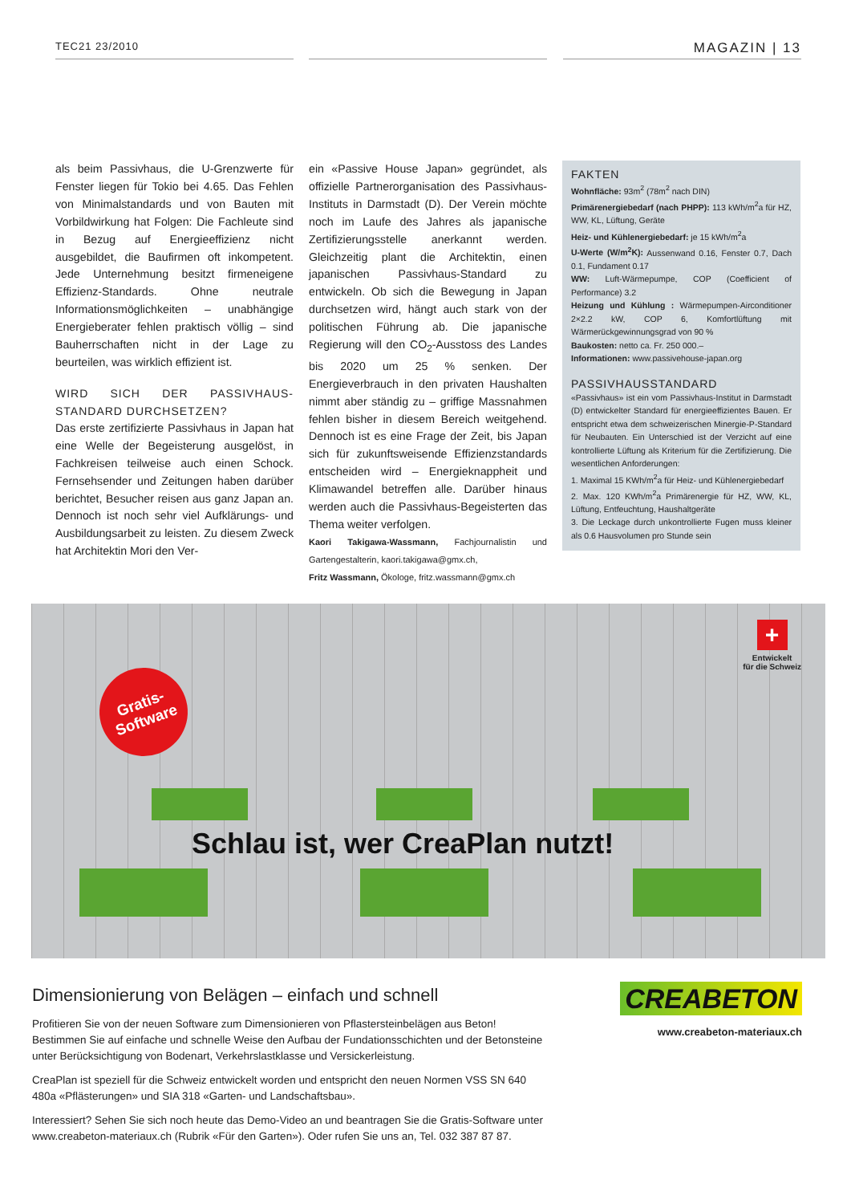TEC21 23/2010 MAGAZIN | 13
als beim Passivhaus, die U-Grenzwerte für Fenster liegen für Tokio bei 4.65. Das Fehlen von Minimalstandards und von Bauten mit Vorbildwirkung hat Folgen: Die Fachleute sind in Bezug auf Energieeffizienz nicht ausgebildet, die Baufirmen oft inkompetent. Jede Unternehmung besitzt firmeneigene Effizienz-Standards. Ohne neutrale Informationsmöglichkeiten – unabhängige Energieberater fehlen praktisch völlig – sind Bauherrschaften nicht in der Lage zu beurteilen, was wirklich effizient ist.
WIRD SICH DER PASSIVHAUS-STANDARD DURCHSETZEN?
Das erste zertifizierte Passivhaus in Japan hat eine Welle der Begeisterung ausgelöst, in Fachkreisen teilweise auch einen Schock. Fernsehsender und Zeitungen haben darüber berichtet, Besucher reisen aus ganz Japan an. Dennoch ist noch sehr viel Aufklärungs- und Ausbildungsarbeit zu leisten. Zu diesem Zweck hat Architektin Mori den Ver-
ein «Passive House Japan» gegründet, als offizielle Partnerorganisation des Passivhaus-Instituts in Darmstadt (D). Der Verein möchte noch im Laufe des Jahres als japanische Zertifizierungsstelle anerkannt werden. Gleichzeitig plant die Architektin, einen japanischen Passivhaus-Standard zu entwickeln. Ob sich die Bewegung in Japan durchsetzen wird, hängt auch stark von der politischen Führung ab. Die japanische Regierung will den CO<sub>2</sub>-Ausstoss des Landes bis 2020 um 25 % senken. Der Energieverbrauch in den privaten Haushalten nimmt aber ständig zu – griffige Massnahmen fehlen bisher in diesem Bereich weitgehend. Dennoch ist es eine Frage der Zeit, bis Japan sich für zukunftsweisende Effizienzstandards entscheiden wird – Energieknappheit und Klimawandel betreffen alle. Darüber hinaus werden auch die Passivhaus-Begeisterten das Thema weiter verfolgen.
Kaori Takigawa-Wassmann, Fachjournalistin und Gartengestalterin, kaori.takigawa@gmx.ch,
Fritz Wassmann, Ökologe, fritz.wassmann@gmx.ch
FAKTEN
Wohnfläche: 93m<sup>2</sup> (78m<sup>2</sup> nach DIN)
Primärenergiebedarf (nach PHPP): 113 kWh/m<sup>2</sup>a für HZ, WW, KL, Lüftung, Geräte
Heiz- und Kühlenergiebedarf: je 15 kWh/m<sup>2</sup>a
U-Werte (W/m<sup>2</sup>K): Aussenwand 0.16, Fenster 0.7, Dach 0.1, Fundament 0.17
WW: Luft-Wärmepumpe, COP (Coefficient of Performance) 3.2
Heizung und Kühlung : Wärmepumpen-Airconditioner 2×2.2 kW, COP 6, Komfortlüftung mit Wärmerückgewinnungsgrad von 90 %
Baukosten: netto ca. Fr. 250 000.–
Informationen: www.passivehouse-japan.org
PASSIVHAUSSTANDARD
«Passivhaus» ist ein vom Passivhaus-Institut in Darmstadt (D) entwickelter Standard für energieeffizientes Bauen. Er entspricht etwa dem schweizerischen Minergie-P-Standard für Neubauten. Ein Unterschied ist der Verzicht auf eine kontrollierte Lüftung als Kriterium für die Zertifizierung. Die wesentlichen Anforderungen:
1. Maximal 15 KWh/m<sup>2</sup>a für Heiz- und Kühlenergiebedarf
2. Max. 120 KWh/m<sup>2</sup>a Primärenergie für HZ, WW, KL, Lüftung, Entfeuchtung, Haushaltgeräte
3. Die Leckage durch unkontrollierte Fugen muss kleiner als 0.6 Hausvolumen pro Stunde sein
Gratis-
Software
+
Entwickelt
für die Schweiz
Schlau ist, wer CreaPlan nutzt!
Dimensionierung von Belägen – einfach und schnell
Profitieren Sie von der neuen Software zum Dimensionieren von Pflastersteinbelägen aus Beton!
Bestimmen Sie auf einfache und schnelle Weise den Aufbau der Fundationsschichten und der Betonsteine unter Berücksichtigung von Bodenart, Verkehrslastklasse und Versickerleistung.
CreaPlan ist speziell für die Schweiz entwickelt worden und entspricht den neuen Normen VSS SN 640 480a «Pflästerungen» und SIA 318 «Garten- und Landschaftsbau».
Interessiert? Sehen Sie sich noch heute das Demo-Video an und beantragen Sie die Gratis-Software unter www.creabeton-materiaux.ch (Rubrik «Für den Garten»). Oder rufen Sie uns an, Tel. 032 387 87 87.
CREABETON
www.creabeton-materiaux.ch